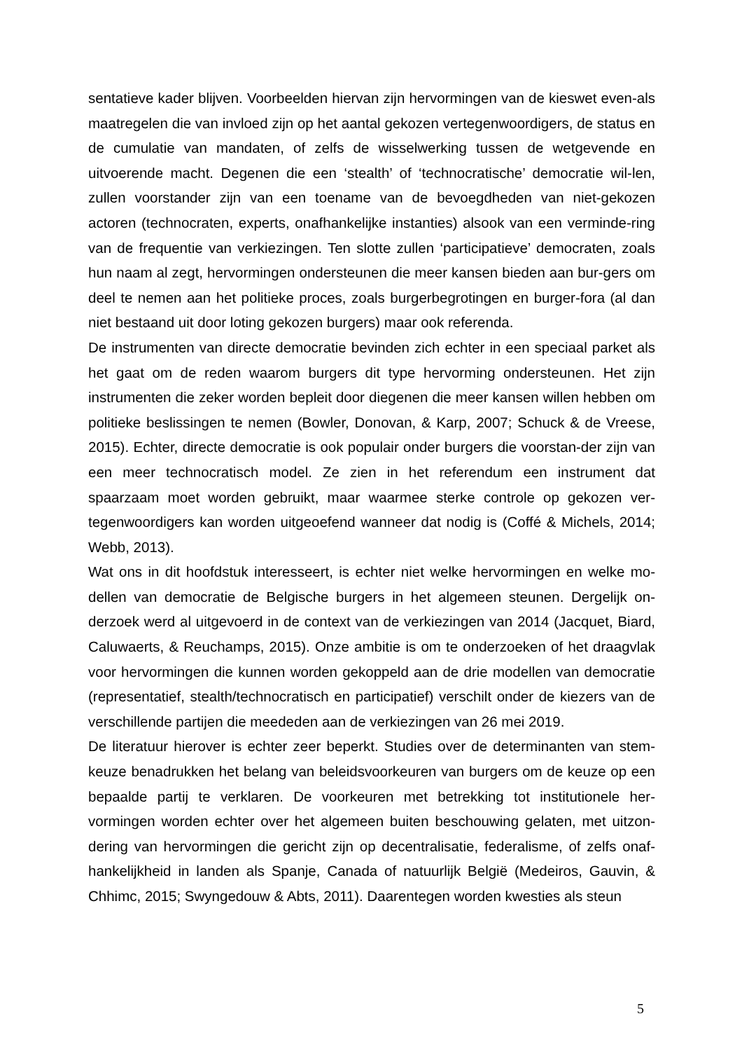sentatieve kader blijven. Voorbeelden hiervan zijn hervormingen van de kieswet even-als maatregelen die van invloed zijn op het aantal gekozen vertegenwoordigers, de status en de cumulatie van mandaten, of zelfs de wisselwerking tussen de wetgevende en uitvoerende macht. Degenen die een ‘stealth’ of ‘technocratische’ democratie wil-len, zullen voorstander zijn van een toename van de bevoegdheden van niet-gekozen actoren (technocraten, experts, onafhankelijke instanties) alsook van een verminde-ring van de frequentie van verkiezingen. Ten slotte zullen ‘participatieve’ democraten, zoals hun naam al zegt, hervormingen ondersteunen die meer kansen bieden aan bur-gers om deel te nemen aan het politieke proces, zoals burgerbegrotingen en burger-fora (al dan niet bestaand uit door loting gekozen burgers) maar ook referenda.
De instrumenten van directe democratie bevinden zich echter in een speciaal parket als het gaat om de reden waarom burgers dit type hervorming ondersteunen. Het zijn instrumenten die zeker worden bepleit door diegenen die meer kansen willen hebben om politieke beslissingen te nemen (Bowler, Donovan, & Karp, 2007; Schuck & de Vreese, 2015). Echter, directe democratie is ook populair onder burgers die voorstan-der zijn van een meer technocratisch model. Ze zien in het referendum een instrument dat spaarzaam moet worden gebruikt, maar waarmee sterke controle op gekozen ver-tegenwoordigers kan worden uitgeoefend wanneer dat nodig is (Coffé & Michels, 2014; Webb, 2013).
Wat ons in dit hoofdstuk interesseert, is echter niet welke hervormingen en welke mo-dellen van democratie de Belgische burgers in het algemeen steunen. Dergelijk on-derzoek werd al uitgevoerd in de context van de verkiezingen van 2014 (Jacquet, Biard, Caluwaerts, & Reuchamps, 2015). Onze ambitie is om te onderzoeken of het draagvlak voor hervormingen die kunnen worden gekoppeld aan de drie modellen van democratie (representatief, stealth/technocratisch en participatief) verschilt onder de kiezers van de verschillende partijen die meededen aan de verkiezingen van 26 mei 2019.
De literatuur hierover is echter zeer beperkt. Studies over de determinanten van stem-keuze benadrukken het belang van beleidsvoorkeuren van burgers om de keuze op een bepaalde partij te verklaren. De voorkeuren met betrekking tot institutionele her-vormingen worden echter over het algemeen buiten beschouwing gelaten, met uitzon-dering van hervormingen die gericht zijn op decentralisatie, federalisme, of zelfs onaf-hankelijkheid in landen als Spanje, Canada of natuurlijk België (Medeiros, Gauvin, & Chhimc, 2015; Swyngedouw & Abts, 2011). Daarentegen worden kwesties als steun
5